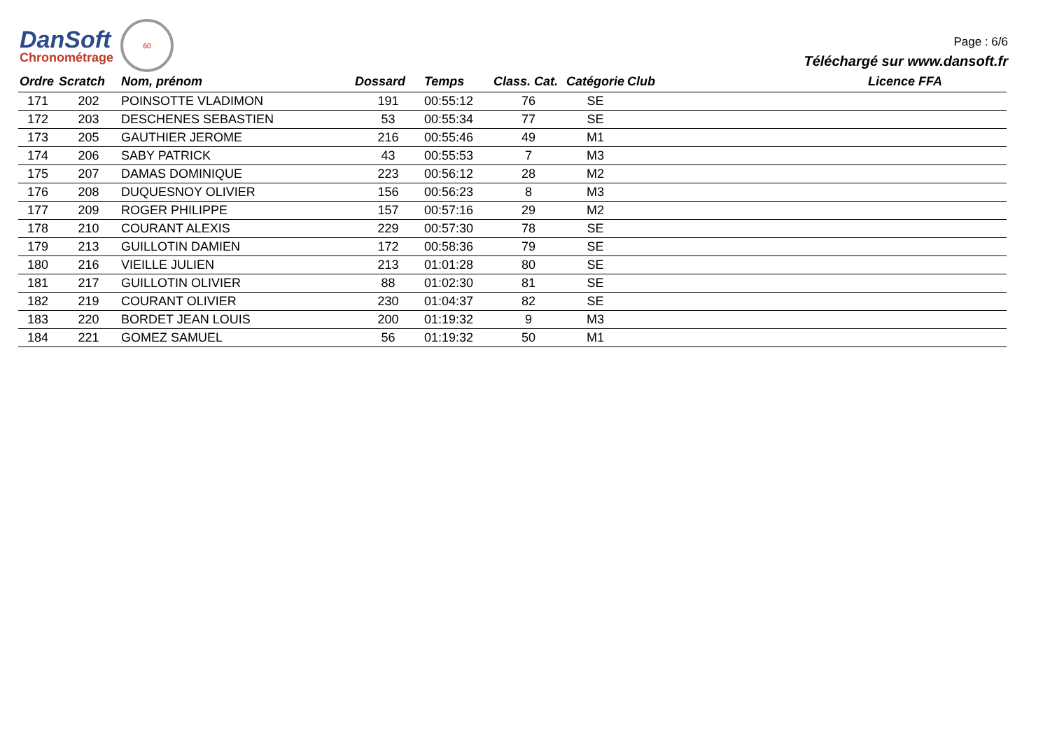DanSoft
Chronométrage
60
Page : 6/6
Téléchargé sur www.dansoft.fr
| Ordre | Scratch | Nom, prénom | Dossard | Temps | Class. Cat. | Catégorie | Club | Licence FFA |
| --- | --- | --- | --- | --- | --- | --- | --- | --- |
| 171 | 202 | POINSOTTE VLADIMON | 191 | 00:55:12 | 76 | SE | | |
| 172 | 203 | DESCHENES SEBASTIEN | 53 | 00:55:34 | 77 | SE | | |
| 173 | 205 | GAUTHIER JEROME | 216 | 00:55:46 | 49 | M1 | | |
| 174 | 206 | SABY PATRICK | 43 | 00:55:53 | 7 | M3 | | |
| 175 | 207 | DAMAS DOMINIQUE | 223 | 00:56:12 | 28 | M2 | | |
| 176 | 208 | DUQUESNOY OLIVIER | 156 | 00:56:23 | 8 | M3 | | |
| 177 | 209 | ROGER PHILIPPE | 157 | 00:57:16 | 29 | M2 | | |
| 178 | 210 | COURANT ALEXIS | 229 | 00:57:30 | 78 | SE | | |
| 179 | 213 | GUILLOTIN DAMIEN | 172 | 00:58:36 | 79 | SE | | |
| 180 | 216 | VIEILLE JULIEN | 213 | 01:01:28 | 80 | SE | | |
| 181 | 217 | GUILLOTIN OLIVIER | 88 | 01:02:30 | 81 | SE | | |
| 182 | 219 | COURANT OLIVIER | 230 | 01:04:37 | 82 | SE | | |
| 183 | 220 | BORDET JEAN LOUIS | 200 | 01:19:32 | 9 | M3 | | |
| 184 | 221 | GOMEZ SAMUEL | 56 | 01:19:32 | 50 | M1 | | |